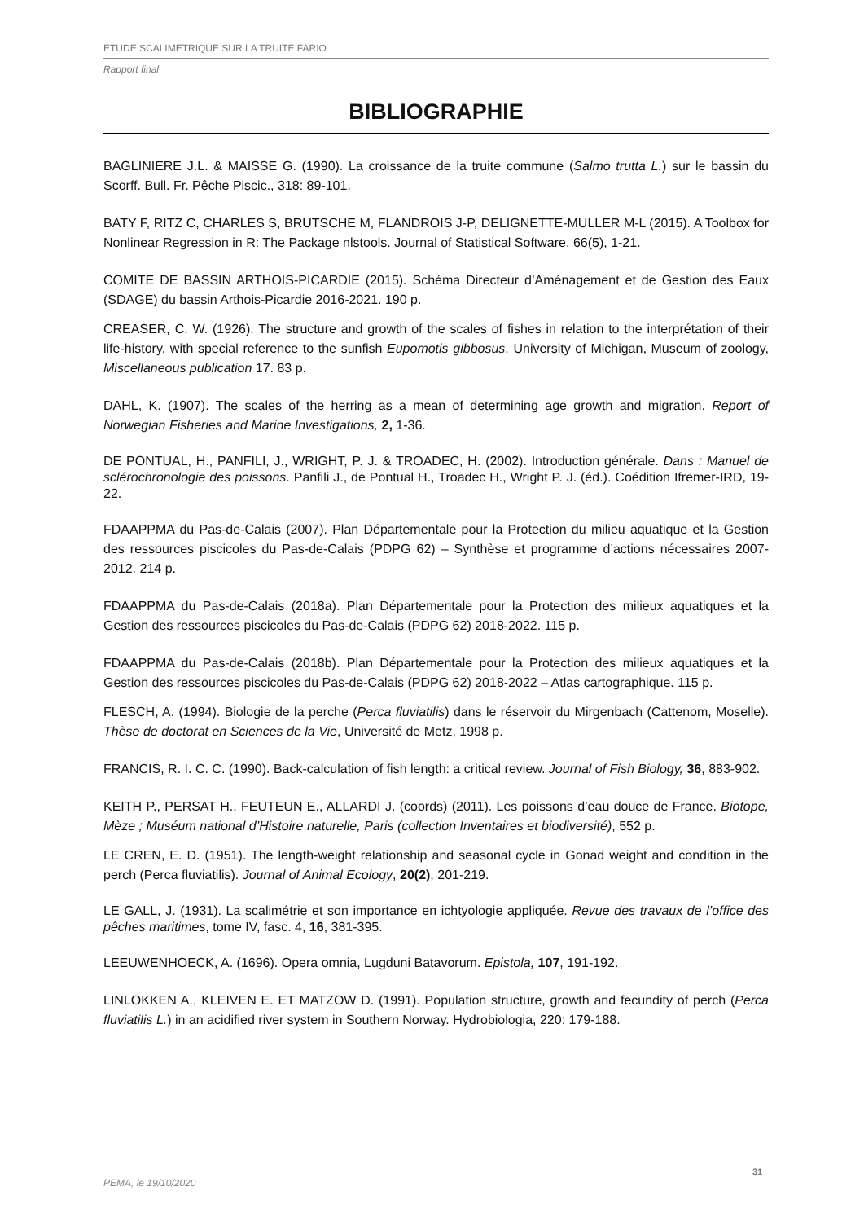ETUDE SCALIMETRIQUE SUR LA TRUITE FARIO
Rapport final
BIBLIOGRAPHIE
BAGLINIERE J.L. & MAISSE G. (1990). La croissance de la truite commune (Salmo trutta L.) sur le bassin du Scorff. Bull. Fr. Pêche Piscic., 318: 89-101.
BATY F, RITZ C, CHARLES S, BRUTSCHE M, FLANDROIS J-P, DELIGNETTE-MULLER M-L (2015). A Toolbox for Nonlinear Regression in R: The Package nlstools. Journal of Statistical Software, 66(5), 1-21.
COMITE DE BASSIN ARTHOIS-PICARDIE (2015). Schéma Directeur d’Aménagement et de Gestion des Eaux (SDAGE) du bassin Arthois-Picardie 2016-2021. 190 p.
CREASER, C. W. (1926). The structure and growth of the scales of fishes in relation to the interprétation of their life-history, with special reference to the sunfish Eupomotis gibbosus. University of Michigan, Museum of zoology, Miscellaneous publication 17. 83 p.
DAHL, K. (1907). The scales of the herring as a mean of determining age growth and migration. Report of Norwegian Fisheries and Marine Investigations, 2, 1-36.
DE PONTUAL, H., PANFILI, J., WRIGHT, P. J. & TROADEC, H. (2002). Introduction générale. Dans : Manuel de sclérochronologie des poissons. Panfili J., de Pontual H., Troadec H., Wright P. J. (éd.). Coédition Ifremer-IRD, 19-22.
FDAAPPMA du Pas-de-Calais (2007). Plan Départementale pour la Protection du milieu aquatique et la Gestion des ressources piscicoles du Pas-de-Calais (PDPG 62) – Synthèse et programme d’actions nécessaires 2007-2012. 214 p.
FDAAPPMA du Pas-de-Calais (2018a). Plan Départementale pour la Protection des milieux aquatiques et la Gestion des ressources piscicoles du Pas-de-Calais (PDPG 62) 2018-2022. 115 p.
FDAAPPMA du Pas-de-Calais (2018b). Plan Départementale pour la Protection des milieux aquatiques et la Gestion des ressources piscicoles du Pas-de-Calais (PDPG 62) 2018-2022 – Atlas cartographique. 115 p.
FLESCH, A. (1994). Biologie de la perche (Perca fluviatilis) dans le réservoir du Mirgenbach (Cattenom, Moselle). Thèse de doctorat en Sciences de la Vie, Université de Metz, 1998 p.
FRANCIS, R. I. C. C. (1990). Back-calculation of fish length: a critical review. Journal of Fish Biology, 36, 883-902.
KEITH P., PERSAT H., FEUTEUN E., ALLARDI J. (coords) (2011). Les poissons d’eau douce de France. Biotope, Mèze ; Muséum national d’Histoire naturelle, Paris (collection Inventaires et biodiversité), 552 p.
LE CREN, E. D. (1951). The length-weight relationship and seasonal cycle in Gonad weight and condition in the perch (Perca fluviatilis). Journal of Animal Ecology, 20(2), 201-219.
LE GALL, J. (1931). La scalimétrie et son importance en ichtyologie appliquée. Revue des travaux de l’office des pêches maritimes, tome IV, fasc. 4, 16, 381-395.
LEEUWENHOECK, A. (1696). Opera omnia, Lugduni Batavorum. Epistola, 107, 191-192.
LINLOKKEN A., KLEIVEN E. ET MATZOW D. (1991). Population structure, growth and fecundity of perch (Perca fluviatilis L.) in an acidified river system in Southern Norway. Hydrobiologia, 220: 179-188.
PEMA, le 19/10/2020 31